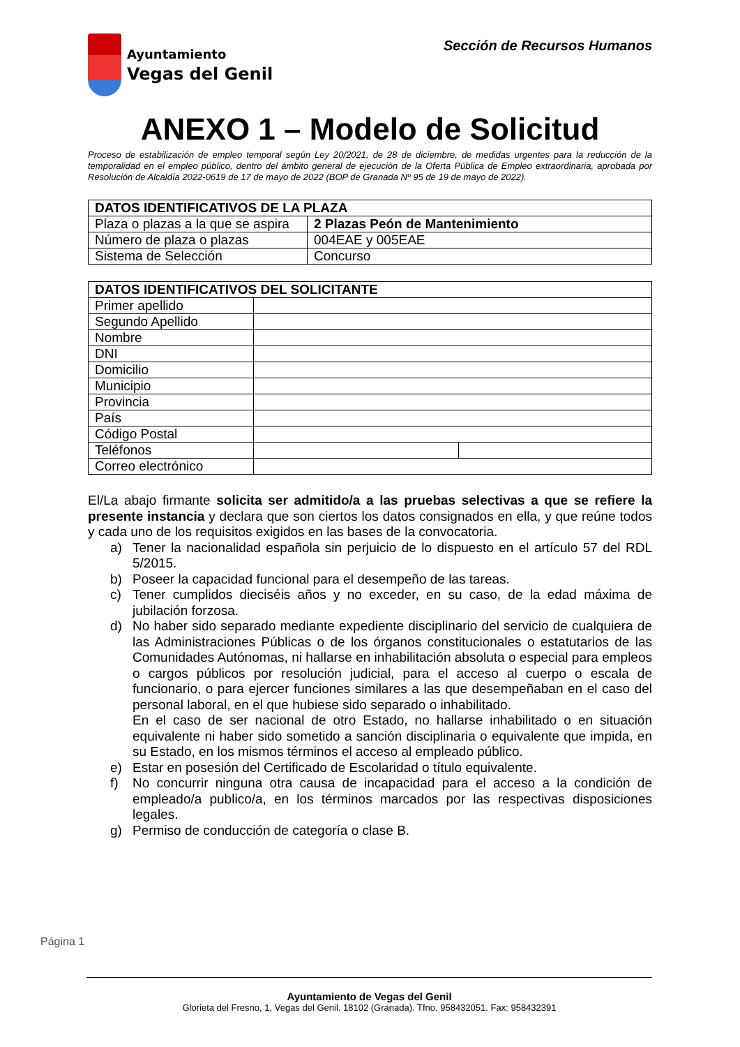Ayuntamiento
Vegas del Genil
Sección de Recursos Humanos
ANEXO 1 – Modelo de Solicitud
Proceso de estabilización de empleo temporal según Ley 20/2021, de 28 de diciembre, de medidas urgentes para la reducción de la temporalidad en el empleo público, dentro del ámbito general de ejecución de la Oferta Pública de Empleo extraordinaria, aprobada por Resolución de Alcaldía 2022-0619 de 17 de mayo de 2022 (BOP de Granada Nº 95 de 19 de mayo de 2022).
| DATOS IDENTIFICATIVOS DE LA PLAZA | |
| --- | --- |
| Plaza o plazas a la que se aspira | 2 Plazas Peón de Mantenimiento |
| Número de plaza o plazas | 004EAE y 005EAE |
| Sistema de Selección | Concurso |
| DATOS IDENTIFICATIVOS DEL SOLICITANTE | | |
| --- | --- | --- |
| Primer apellido | | |
| Segundo Apellido | | |
| Nombre | | |
| DNI | | |
| Domicilio | | |
| Municipio | | |
| Provincia | | |
| País | | |
| Código Postal | | |
| Teléfonos | | |
| Correo electrónico | | |
El/La abajo firmante solicita ser admitido/a a las pruebas selectivas a que se refiere la presente instancia y declara que son ciertos los datos consignados en ella, y que reúne todos y cada uno de los requisitos exigidos en las bases de la convocatoria.
a) Tener la nacionalidad española sin perjuicio de lo dispuesto en el artículo 57 del RDL 5/2015.
b) Poseer la capacidad funcional para el desempeño de las tareas.
c) Tener cumplidos dieciséis años y no exceder, en su caso, de la edad máxima de jubilación forzosa.
d) No haber sido separado mediante expediente disciplinario del servicio de cualquiera de las Administraciones Públicas o de los órganos constitucionales o estatutarios de las Comunidades Autónomas, ni hallarse en inhabilitación absoluta o especial para empleos o cargos públicos por resolución judicial, para el acceso al cuerpo o escala de funcionario, o para ejercer funciones similares a las que desempeñaban en el caso del personal laboral, en el que hubiese sido separado o inhabilitado.
En el caso de ser nacional de otro Estado, no hallarse inhabilitado o en situación equivalente ni haber sido sometido a sanción disciplinaria o equivalente que impida, en su Estado, en los mismos términos el acceso al empleado público.
e) Estar en posesión del Certificado de Escolaridad o título equivalente.
f) No concurrir ninguna otra causa de incapacidad para el acceso a la condición de empleado/a publico/a, en los términos marcados por las respectivas disposiciones legales.
g) Permiso de conducción de categoría o clase B.
Página 1
Ayuntamiento de Vegas del Genil
Glorieta del Fresno, 1, Vegas del Genil. 18102 (Granada). Tfno. 958432051. Fax: 958432391